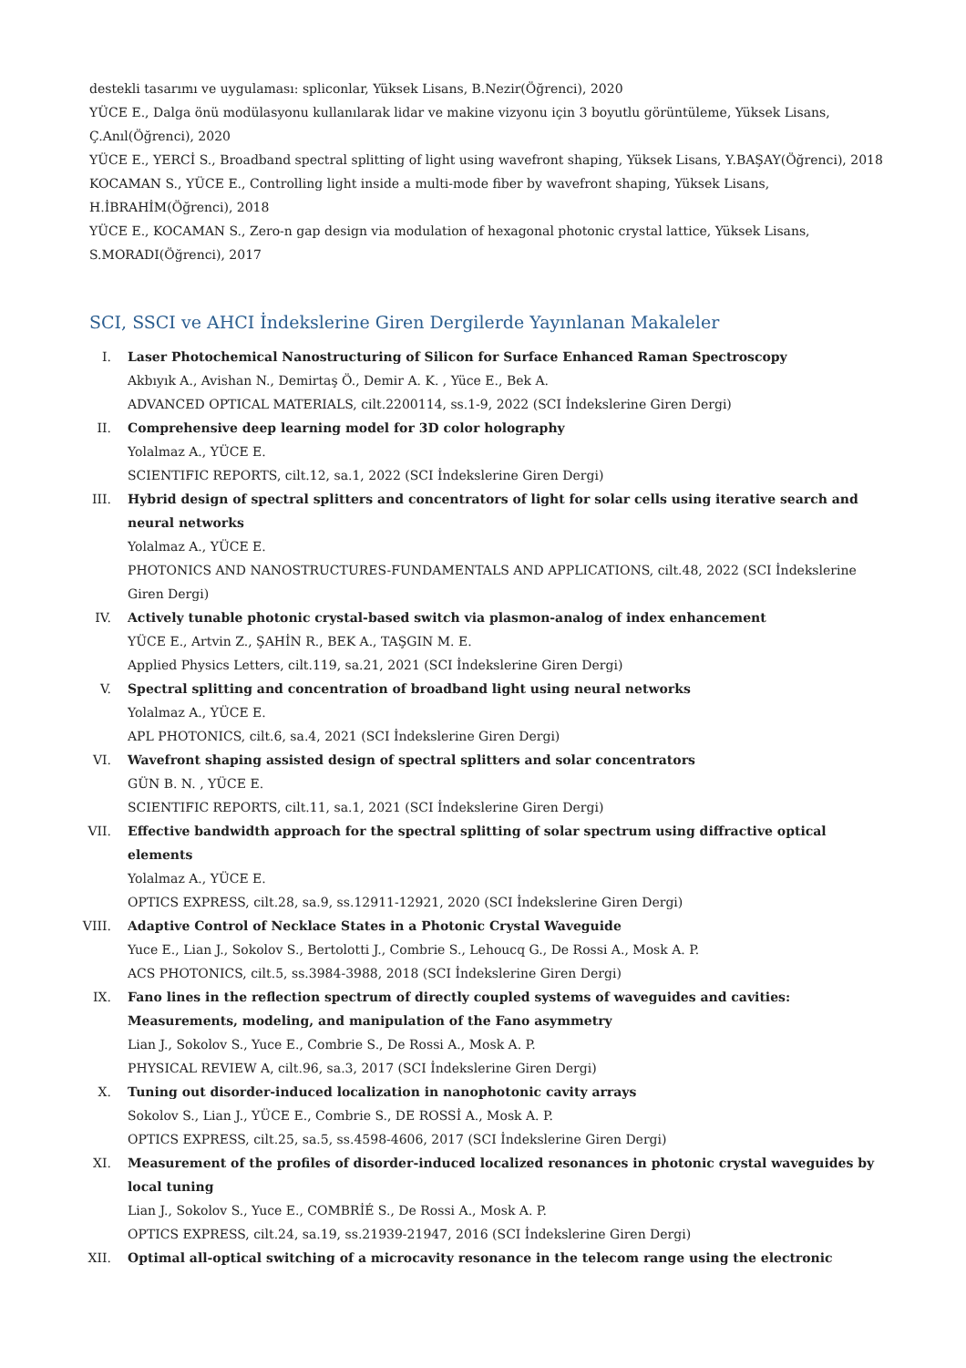destekli tasarımı ve uygulaması: spliconlar, Yüksek Lisans, B.Nezir(Öğrenci), 2020
YÜCE E., Dalga önü modülasyonu kullanılarak lidar ve makine vizyonu için 3 boyutlu görüntüleme, Yüksek Lisans, Ç.Anıl(Öğrenci), 2020
YÜCE E., YERCİ S., Broadband spectral splitting of light using wavefront shaping, Yüksek Lisans, Y.BAŞAY(Öğrenci), 2018
KOCAMAN S., YÜCE E., Controlling light inside a multi-mode fiber by wavefront shaping, Yüksek Lisans, H.İBRAHİM(Öğrenci), 2018
YÜCE E., KOCAMAN S., Zero-n gap design via modulation of hexagonal photonic crystal lattice, Yüksek Lisans, S.MORADI(Öğrenci), 2017
SCI, SSCI ve AHCI İndekslerine Giren Dergilerde Yayınlanan Makaleler
I. Laser Photochemical Nanostructuring of Silicon for Surface Enhanced Raman Spectroscopy
Akbıyık A., Avishan N., Demirtaş Ö., Demir A. K. , Yüce E., Bek A.
ADVANCED OPTICAL MATERIALS, cilt.2200114, ss.1-9, 2022 (SCI İndekslerine Giren Dergi)
II. Comprehensive deep learning model for 3D color holography
Yolalmaz A., YÜCE E.
SCIENTIFIC REPORTS, cilt.12, sa.1, 2022 (SCI İndekslerine Giren Dergi)
III. Hybrid design of spectral splitters and concentrators of light for solar cells using iterative search and neural networks
Yolalmaz A., YÜCE E.
PHOTONICS AND NANOSTRUCTURES-FUNDAMENTALS AND APPLICATIONS, cilt.48, 2022 (SCI İndekslerine Giren Dergi)
IV. Actively tunable photonic crystal-based switch via plasmon-analog of index enhancement
YÜCE E., Artvin Z., ŞAHİN R., BEK A., TAŞGIN M. E.
Applied Physics Letters, cilt.119, sa.21, 2021 (SCI İndekslerine Giren Dergi)
V. Spectral splitting and concentration of broadband light using neural networks
Yolalmaz A., YÜCE E.
APL PHOTONICS, cilt.6, sa.4, 2021 (SCI İndekslerine Giren Dergi)
VI. Wavefront shaping assisted design of spectral splitters and solar concentrators
GÜN B. N. , YÜCE E.
SCIENTIFIC REPORTS, cilt.11, sa.1, 2021 (SCI İndekslerine Giren Dergi)
VII. Effective bandwidth approach for the spectral splitting of solar spectrum using diffractive optical elements
Yolalmaz A., YÜCE E.
OPTICS EXPRESS, cilt.28, sa.9, ss.12911-12921, 2020 (SCI İndekslerine Giren Dergi)
VIII. Adaptive Control of Necklace States in a Photonic Crystal Waveguide
Yuce E., Lian J., Sokolov S., Bertolotti J., Combrie S., Lehoucq G., De Rossi A., Mosk A. P.
ACS PHOTONICS, cilt.5, ss.3984-3988, 2018 (SCI İndekslerine Giren Dergi)
IX. Fano lines in the reflection spectrum of directly coupled systems of waveguides and cavities: Measurements, modeling, and manipulation of the Fano asymmetry
Lian J., Sokolov S., Yuce E., Combrie S., De Rossi A., Mosk A. P.
PHYSICAL REVIEW A, cilt.96, sa.3, 2017 (SCI İndekslerine Giren Dergi)
X. Tuning out disorder-induced localization in nanophotonic cavity arrays
Sokolov S., Lian J., YÜCE E., Combrie S., DE ROSSİ A., Mosk A. P.
OPTICS EXPRESS, cilt.25, sa.5, ss.4598-4606, 2017 (SCI İndekslerine Giren Dergi)
XI. Measurement of the profiles of disorder-induced localized resonances in photonic crystal waveguides by local tuning
Lian J., Sokolov S., Yuce E., COMBRİÉ S., De Rossi A., Mosk A. P.
OPTICS EXPRESS, cilt.24, sa.19, ss.21939-21947, 2016 (SCI İndekslerine Giren Dergi)
XII. Optimal all-optical switching of a microcavity resonance in the telecom range using the electronic